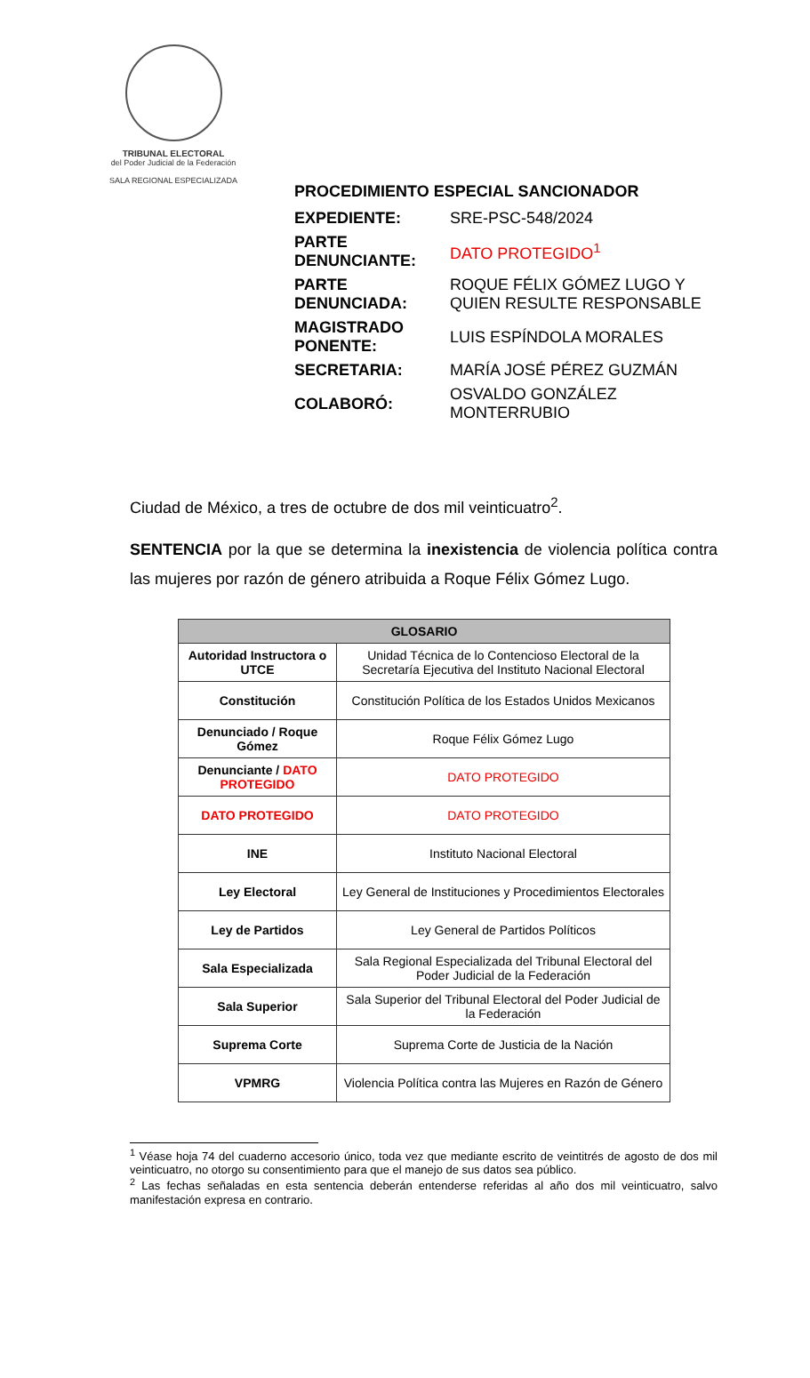TRIBUNAL ELECTORAL
del Poder Judicial de la Federación
SALA REGIONAL ESPECIALIZADA
PROCEDIMIENTO ESPECIAL SANCIONADOR
| EXPEDIENTE: | SRE-PSC-548/2024 |
| PARTE DENUNCIANTE: | DATO PROTEGIDO<sup>1</sup> |
| PARTE DENUNCIADA: | ROQUE FÉLIX GÓMEZ LUGO Y QUIEN RESULTE RESPONSABLE |
| MAGISTRADO PONENTE: | LUIS ESPÍNDOLA MORALES |
| SECRETARIA: | MARÍA JOSÉ PÉREZ GUZMÁN |
| COLABORÓ: | OSVALDO GONZÁLEZ MONTERRUBIO |
Ciudad de México, a tres de octubre de dos mil veinticuatro<sup>2</sup>.
SENTENCIA por la que se determina la inexistencia de violencia política contra las mujeres por razón de género atribuida a Roque Félix Gómez Lugo.
| GLOSARIO | |
| --- | --- |
| Autoridad Instructora o UTCE | Unidad Técnica de lo Contencioso Electoral de la Secretaría Ejecutiva del Instituto Nacional Electoral |
| Constitución | Constitución Política de los Estados Unidos Mexicanos |
| Denunciado / Roque Gómez | Roque Félix Gómez Lugo |
| Denunciante / DATO PROTEGIDO | DATO PROTEGIDO |
| DATO PROTEGIDO | DATO PROTEGIDO |
| INE | Instituto Nacional Electoral |
| Ley Electoral | Ley General de Instituciones y Procedimientos Electorales |
| Ley de Partidos | Ley General de Partidos Políticos |
| Sala Especializada | Sala Regional Especializada del Tribunal Electoral del Poder Judicial de la Federación |
| Sala Superior | Sala Superior del Tribunal Electoral del Poder Judicial de la Federación |
| Suprema Corte | Suprema Corte de Justicia de la Nación |
| VPMRG | Violencia Política contra las Mujeres en Razón de Género |
<sup>1</sup> Véase hoja 74 del cuaderno accesorio único, toda vez que mediante escrito de veintitrés de agosto de dos mil veinticuatro, no otorgo su consentimiento para que el manejo de sus datos sea público.
<sup>2</sup> Las fechas señaladas en esta sentencia deberán entenderse referidas al año dos mil veinticuatro, salvo manifestación expresa en contrario.